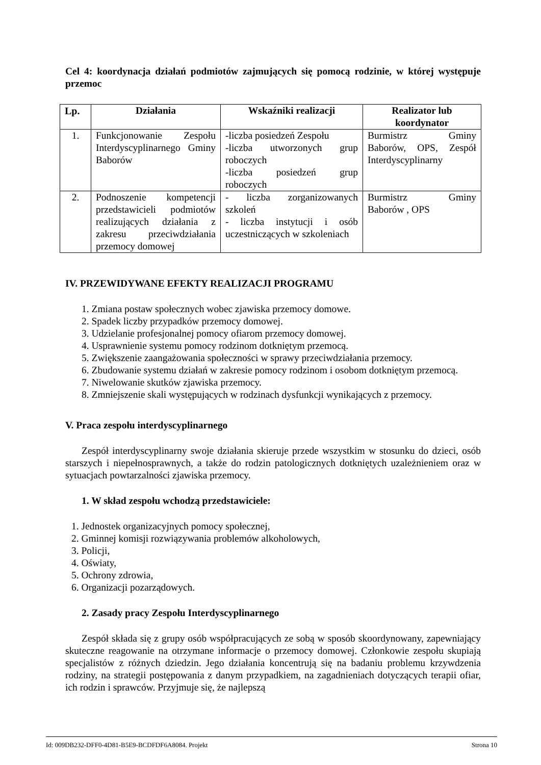Cel 4: koordynacja działań podmiotów zajmujących się pomocą rodzinie, w której występuje przemoc
| Lp. | Działania | Wskaźniki realizacji | Realizator lub koordynator |
| --- | --- | --- | --- |
| 1. | Funkcjonowanie Zespołu Interdyscyplinarnego Gminy Baborów | -liczba posiedzeń Zespołu -liczba utworzonych grup roboczych -liczba posiedzeń grup roboczych | Burmistrz Gminy Baborów, OPS, Zespół Interdyscyplinarny |
| 2. | Podnoszenie kompetencji przedstawicieli podmiotów realizujących działania z zakresu przeciwdziałania przemocy domowej | - liczba zorganizowanych szkoleń - liczba instytucji i osób uczestniczących w szkoleniach | Burmistrz Gminy Baborów , OPS |
IV. PRZEWIDYWANE EFEKTY REALIZACJI PROGRAMU
1. Zmiana postaw społecznych wobec zjawiska przemocy domowe.
2. Spadek liczby przypadków przemocy domowej.
3. Udzielanie profesjonalnej pomocy ofiarom przemocy domowej.
4. Usprawnienie systemu pomocy rodzinom dotkniętym przemocą.
5. Zwiększenie zaangażowania społeczności w sprawy przeciwdziałania przemocy.
6. Zbudowanie systemu działań w zakresie pomocy rodzinom i osobom dotkniętym przemocą.
7. Niwelowanie skutków zjawiska przemocy.
8. Zmniejszenie skali występujących w rodzinach dysfunkcji wynikających z przemocy.
V. Praca zespołu interdyscyplinarnego
Zespół interdyscyplinarny swoje działania skieruje przede wszystkim w stosunku do dzieci, osób starszych i niepełnosprawnych, a także do rodzin patologicznych dotkniętych uzależnieniem oraz w sytuacjach powtarzalności zjawiska przemocy.
1. W skład zespołu wchodzą przedstawiciele:
1. Jednostek organizacyjnych pomocy społecznej,
2. Gminnej komisji rozwiązywania problemów alkoholowych,
3. Policji,
4. Oświaty,
5. Ochrony zdrowia,
6. Organizacji pozarządowych.
2. Zasady pracy Zespołu Interdyscyplinarnego
Zespół składa się z grupy osób współpracujących ze sobą w sposób skoordynowany, zapewniający skuteczne reagowanie na otrzymane informacje o przemocy domowej. Członkowie zespołu skupiają specjalistów z różnych dziedzin. Jego działania koncentrują się na badaniu problemu krzywdzenia rodziny, na strategii postępowania z danym przypadkiem, na zagadnieniach dotyczących terapii ofiar, ich rodzin i sprawców. Przyjmuje się, że najlepszą
Id: 009DB232-DFF0-4D81-B5E9-BCDFDF6A8084. Projekt Strona 10